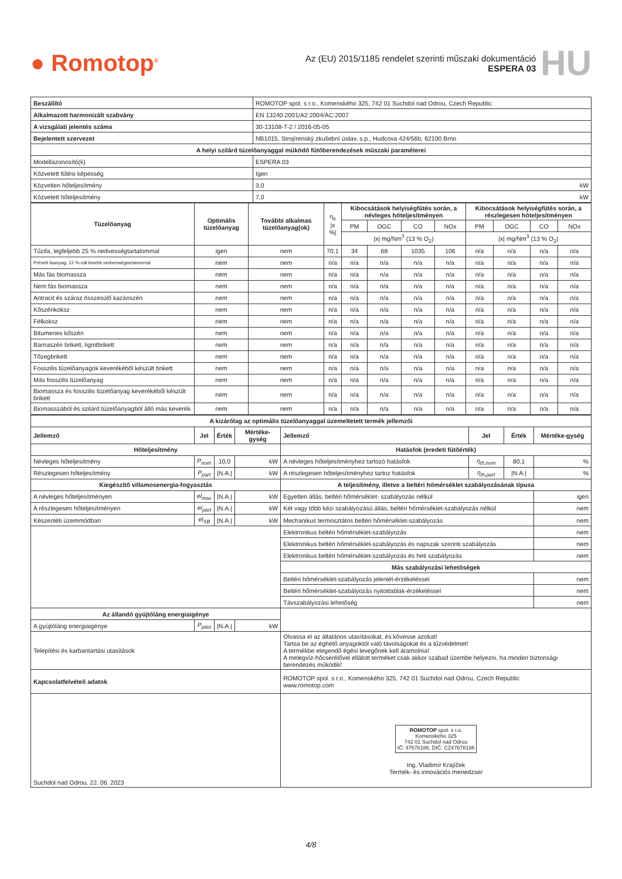● Romotop<sup>®</sup>
Az (EU) 2015/1185 rendelet szerinti műszaki dokumentáció
ESPERA 03
HU
| Beszállító | ROMOTOP spol. s r.o., Komenského 325, 742 01 Suchdol nad Odrou, Czech Republic |
| Alkalmazott harmonizált szabvány | EN 13240:2001/A2:2004/AC:2007 |
| A vizsgálati jelentés száma | 30-13108-T-2 / 2016-05-05 |
| Bejelentett szervezet | NB1015, Strojírenský zkušební ústav, s.p., Hudcova 424/56b, 62100 Brno |
| A helyi szilárd tüzelőanyaggal működő fűtőberendezések műszaki paraméterei | |
| Modellazonosító(k) | ESPERA 03 |
| Közvetett fűtési képesség | Igen |
| Közvetlen hőteljesítmény | 3,0 kW |
| Közvetett hőteljesítmény | 7,0 kW |
| Tüzelőanyag | Optimális tüzelőanyag | További alkalmas tüzelőanyag(ok) | η<sub>s</sub> /x %/ | Kibocsátások helyiségfűtés során, a névleges hőteljesítményen | | | | Kibocsátások helyiségfűtés során, a részlegesen hőteljesítményen | | | |
| --- | --- | --- | --- | --- | --- | --- | --- | --- | --- | --- | --- |
| | | | | PM | OGC | CO | NOx | PM | OGC | CO | NOx |
| | | | | /x/ mg/Nm<sup>3</sup> (13 % O<sub>2</sub>) | | | | /x/ mg/Nm<sup>3</sup> (13 % O<sub>2</sub>) | | | |
| Tűzifa, legfeljebb 25 % nedvességtartalommal | igen | nem | 70,1 | 34 | 68 | 1035 | 106 | n/a | n/a | n/a | n/a |
| Préselt faanyag, 12 %-nál kisebb nedvességtartalommal | nem | nem | n/a | n/a | n/a | n/a | n/a | n/a | n/a | n/a | n/a |
| Más fás biomassza | nem | nem | n/a | n/a | n/a | n/a | n/a | n/a | n/a | n/a | n/a |
| Nem fás biomassza | nem | nem | n/a | n/a | n/a | n/a | n/a | n/a | n/a | n/a | n/a |
| Antracit és száraz összesülő kazánszén | nem | nem | n/a | n/a | n/a | n/a | n/a | n/a | n/a | n/a | n/a |
| Kőszénkoksz | nem | nem | n/a | n/a | n/a | n/a | n/a | n/a | n/a | n/a | n/a |
| Félkoksz | nem | nem | n/a | n/a | n/a | n/a | n/a | n/a | n/a | n/a | n/a |
| Bitumenes kőszén | nem | nem | n/a | n/a | n/a | n/a | n/a | n/a | n/a | n/a | n/a |
| Barnaszén brikett, lignitbrikett | nem | nem | n/a | n/a | n/a | n/a | n/a | n/a | n/a | n/a | n/a |
| Tőzegbrikett | nem | nem | n/a | n/a | n/a | n/a | n/a | n/a | n/a | n/a | n/a |
| Fosszilis tüzelőanyagok keverékéből készült brikett | nem | nem | n/a | n/a | n/a | n/a | n/a | n/a | n/a | n/a | n/a |
| Más fosszilis tüzelőanyag | nem | nem | n/a | n/a | n/a | n/a | n/a | n/a | n/a | n/a | n/a |
| Biomassza és fosszilis tüzelőanyag keverékéből készült brikett | nem | nem | n/a | n/a | n/a | n/a | n/a | n/a | n/a | n/a | n/a |
| Biomasszából és szilárd tüzelőanyagból álló más keverék | nem | nem | n/a | n/a | n/a | n/a | n/a | n/a | n/a | n/a | n/a |
| A kizárólag az optimális tüzelőanyaggal üzemeltetett termék jellemzői | | | | | | | |
| --- | --- | --- | --- | --- | --- | --- | --- |
| Jellemző | Jel | Érték | Mértéke-gység | Jellemző | Jel | Érték | Mértéke-gység |
| Hőteljesítmény | | | | Hatásfok (eredeti fűtőérték) | | | |
| Névleges hőteljesítmény | P<sub>nom</sub> | 10,0 | kW | A névleges hőteljesítményhez tartozó hatásfok | η<sub>th,nom</sub> | 80,1 | % |
| Részlegesen hőteljesítmény | P<sub>part</sub> | /N.A./ | kW | A részlegesen hőteljesítményhez tartoz hatásfok | η<sub>th,part</sub> | /N.A./ | % |
| Kiegészítő villamosenergia-fogyasztás | | | | A teljesítmény, illetve a beltéri hőmérséklet szabályozásának típusa | | | |
| A névleges hőteljesítményen | el<sub>max</sub> | /N.A./ | kW | Egyetlen állás, beltéri hőmérséklet- szabályozás nélkül | | | igen |
| A részlegesen hőteljesítményen | el<sub>part</sub> | /N.A./ | kW | Két vagy több kézi szabályozású állás, beltéri hőmérséklet-szabályozás nélkül | | | nem |
| Készenléti üzemmódban | el<sub>SB</sub> | /N.A./ | kW | Mechanikus termosztátos beltéri hőmérséklet-szabályozás | | | nem |
| | | | | Elektronikus beltéri hőmérséklet-szabályozás | | | nem |
| | | | | Elektronikus beltéri hőmérséklet-szabályozás és napszak szerinti szabályozás | | | nem |
| | | | | Elektronikus beltéri hőmérséklet-szabályozás és heti szabályozás | | | nem |
| | | | | Más szabályozási lehetőségek | | | |
| | | | | Beltéri hőmérséklet-szabályozás jelenlét-érzékeléssel | | | nem |
| | | | | Beltéri hőmérséklet-szabályozás nyitottablak-érzékeléssel | | | nem |
| | | | | Távszabályozási lehetőség | | | nem |
| Az állandó gyújtóláng energiaigénye | | | | | | | |
| A gyújtóláng energiaigénye | P<sub>pilot</sub> | /N.A./ | kW | | | | |
| Telepítési és karbantartási utasítások | | | | Olvassa el az általános utasításokat, és kövesse azokat! Tartsa be az éghető anyagoktól való távolságokat és a tűzvédelmet! A termékbe elegendő égési levegőnek kell áramolnia! A melegvíz-hőcserélővel ellátott terméket csak akkor szabad üzembe helyezni, ha minden biztonsági berendezés működik! | | | |
| Kapcsolatfelvételi adatok | | | | ROMOTOP spol. s r.o., Komenského 325, 742 01 Suchdol nad Odrou, Czech Republic www.romotop.com | | | |
| Suchdol nad Odrou, 22. 06. 2023 | | | | ROMOTOP spol. s r.o. Komenského 325 742 01 Suchdol nad Odrou IČ: 47678186, DIČ: CZ47678186 Ing. Vladimír Krajíček Termék- és innovációs menedzser | | | |
4/8